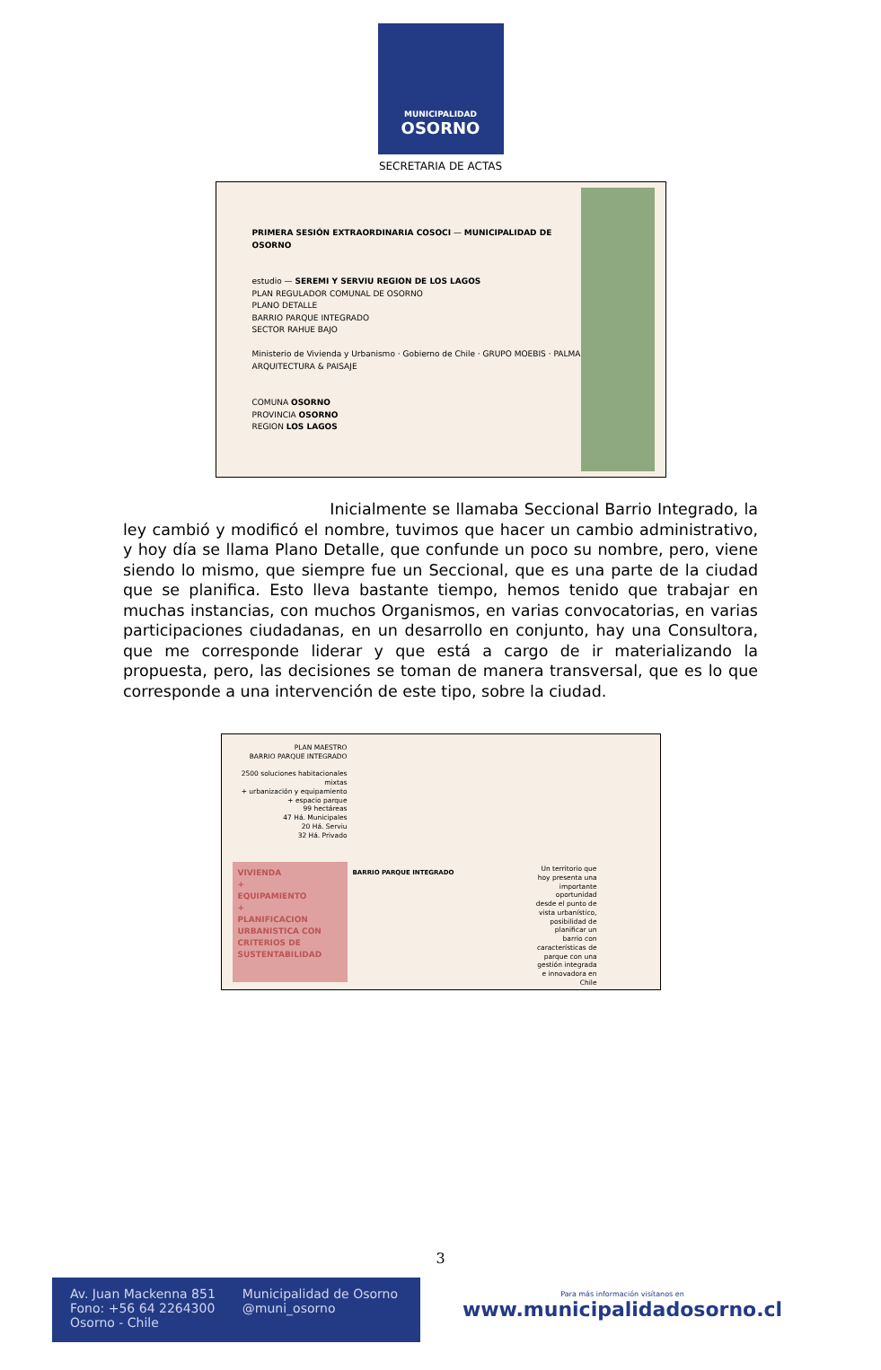MUNICIPALIDAD
OSORNO
SECRETARIA DE ACTAS
PRIMERA SESIÓN EXTRAORDINARIA COSOCI — MUNICIPALIDAD DE OSORNO
estudio — SEREMI Y SERVIU REGION DE LOS LAGOS
PLAN REGULADOR COMUNAL DE OSORNO
PLANO DETALLE
BARRIO PARQUE INTEGRADO
SECTOR RAHUE BAJO
Ministerio de Vivienda y Urbanismo · Gobierno de Chile · GRUPO MOEBIS · PALMA ARQUITECTURA & PAISAJE
COMUNA OSORNO
PROVINCIA OSORNO
REGION LOS LAGOS
Inicialmente se llamaba Seccional Barrio Integrado, la ley cambió y modificó el nombre, tuvimos que hacer un cambio administrativo, y hoy día se llama Plano Detalle, que confunde un poco su nombre, pero, viene siendo lo mismo, que siempre fue un Seccional, que es una parte de la ciudad que se planifica. Esto lleva bastante tiempo, hemos tenido que trabajar en muchas instancias, con muchos Organismos, en varias convocatorias, en varias participaciones ciudadanas, en un desarrollo en conjunto, hay una Consultora, que me corresponde liderar y que está a cargo de ir materializando la propuesta, pero, las decisiones se toman de manera transversal, que es lo que corresponde a una intervención de este tipo, sobre la ciudad.
PLAN MAESTRO
BARRIO PARQUE INTEGRADO
2500 soluciones habitacionales mixtas
+ urbanización y equipamiento
+ espacio parque
99 hectáreas
47 Há. Municipales
20 Há. Serviu
32 Há. Privado
VIVIENDA
+
EQUIPAMIENTO
+
PLANIFICACION URBANISTICA CON CRITERIOS DE SUSTENTABILIDAD
BARRIO PARQUE INTEGRADO
Un territorio que hoy presenta una importante oportunidad desde el punto de vista urbanístico, posibilidad de planificar un barrio con características de parque con una gestión integrada e innovadora en Chile
3
Av. Juan Mackenna 851
Fono: +56 64 2264300
Osorno - Chile
Municipalidad de Osorno
@muni_osorno
Para más información visítanos en
www.municipalidadosorno.cl